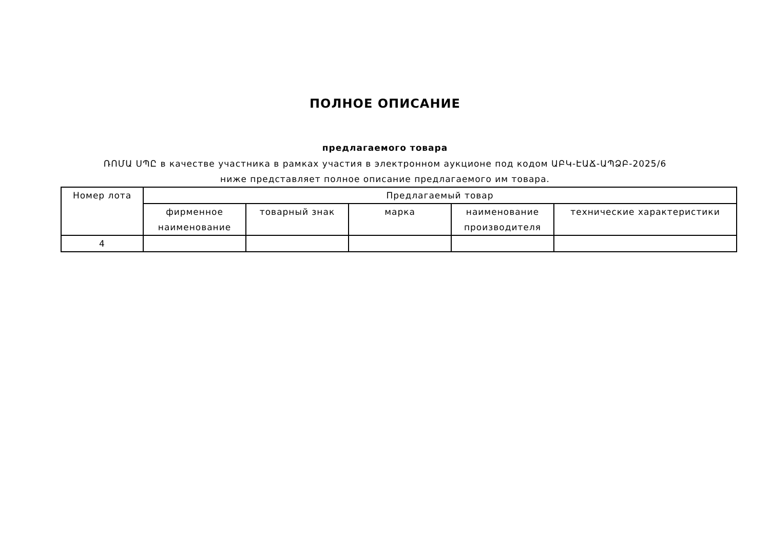ПОЛНОЕ ОПИСАНИЕ
предлагаемого товара
ՌՈՄԱ ՍՊԸ в качестве участника в рамках участия в электронном аукционе под кодом ԱԲԿ-ԷԱՃ-ԱՊՁԲ-2025/6 ниже представляет полное описание предлагаемого им товара.
| Номер лота | Предлагаемый товар | | | | |
| --- | --- | --- | --- | --- | --- |
| | фирменное наименование | товарный знак | марка | наименование производителя | технические характеристики |
| 4 | | | | | |